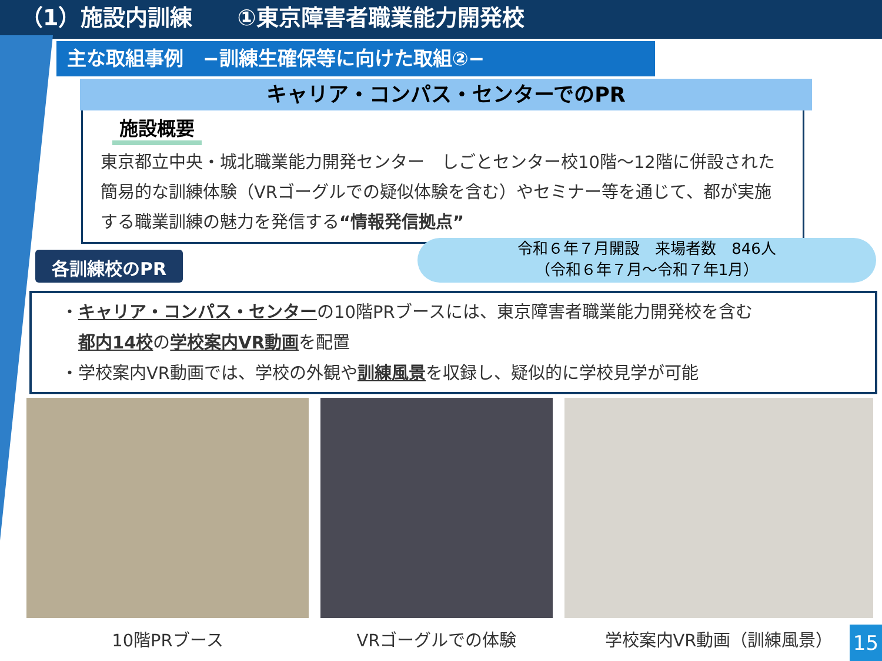（1）施設内訓練　　①東京障害者職業能力開発校
主な取組事例　−訓練生確保等に向けた取組②−
キャリア・コンパス・センターでのPR
施設概要
東京都立中央・城北職業能力開発センター　しごとセンター校10階～12階に併設された簡易的な訓練体験（VRゴーグルでの疑似体験を含む）やセミナー等を通じて、都が実施する職業訓練の魅力を発信する“情報発信拠点”
各訓練校のPR
令和６年７月開設　来場者数　846人
（令和６年７月～令和７年1月）
・キャリア・コンパス・センターの10階PRブースには、東京障害者職業能力開発校を含む
　都内14校の学校案内VR動画を配置
・学校案内VR動画では、学校の外観や訓練風景を収録し、疑似的に学校見学が可能
10階PRブース VRゴーグルでの体験 学校案内VR動画（訓練風景）
15